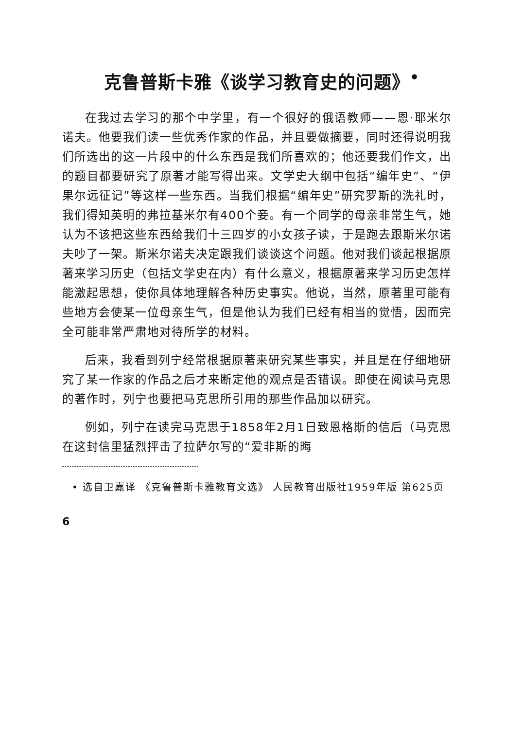克鲁普斯卡雅《谈学习教育史的问题》<sup>•</sup>
在我过去学习的那个中学里，有一个很好的俄语教师——恩·耶米尔诺夫。他要我们读一些优秀作家的作品，并且要做摘要，同时还得说明我们所选出的这一片段中的什么东西是我们所喜欢的；他还要我们作文，出的题目都要研究了原著才能写得出来。文学史大纲中包括“编年史”、“伊果尔远征记”等这样一些东西。当我们根据“编年史”研究罗斯的洗礼时，我们得知英明的弗拉基米尔有400个妾。有一个同学的母亲非常生气，她认为不该把这些东西给我们十三四岁的小女孩子读，于是跑去跟斯米尔诺夫吵了一架。斯米尔诺夫决定跟我们谈谈这个问题。他对我们谈起根据原著来学习历史（包括文学史在内）有什么意义，根据原著来学习历史怎样能激起思想，使你具体地理解各种历史事实。他说，当然，原著里可能有些地方会使某一位母亲生气，但是他认为我们已经有相当的觉悟，因而完全可能非常严肃地对待所学的材料。
后来，我看到列宁经常根据原著来研究某些事实，并且是在仔细地研究了某一作家的作品之后才来断定他的观点是否错误。即使在阅读马克思的著作时，列宁也要把马克思所引用的那些作品加以研究。
例如，列宁在读完马克思于1858年2月1日致恩格斯的信后（马克思在这封信里猛烈抨击了拉萨尔写的“爱非斯的晦
• 选自卫嘉译 《克鲁普斯卡雅教育文选》 人民教育出版社1959年版 第625页
6